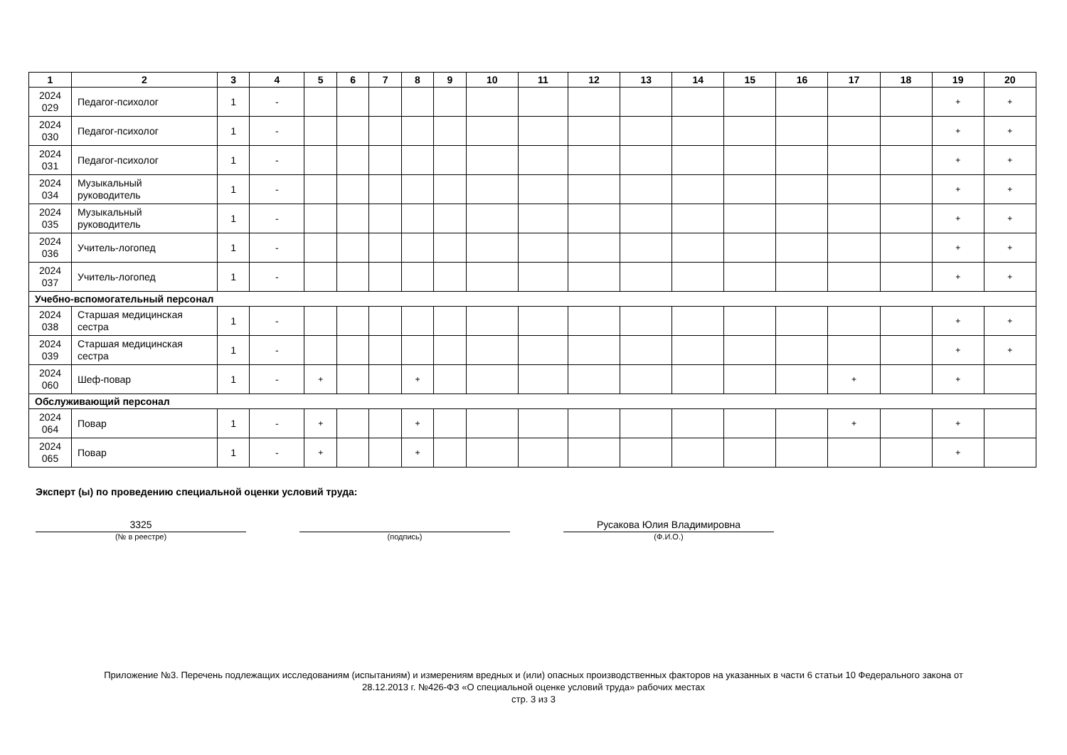| 1 | 2 | 3 | 4 | 5 | 6 | 7 | 8 | 9 | 10 | 11 | 12 | 13 | 14 | 15 | 16 | 17 | 18 | 19 | 20 |
| --- | --- | --- | --- | --- | --- | --- | --- | --- | --- | --- | --- | --- | --- | --- | --- | --- | --- | --- | --- |
| 2024 029 | Педагог-психолог | 1 | - | | | | | | | | | | | | | | | + | + |
| 2024 030 | Педагог-психолог | 1 | - | | | | | | | | | | | | | | | + | + |
| 2024 031 | Педагог-психолог | 1 | - | | | | | | | | | | | | | | | + | + |
| 2024 034 | Музыкальный руководитель | 1 | - | | | | | | | | | | | | | | | + | + |
| 2024 035 | Музыкальный руководитель | 1 | - | | | | | | | | | | | | | | | + | + |
| 2024 036 | Учитель-логопед | 1 | - | | | | | | | | | | | | | | | + | + |
| 2024 037 | Учитель-логопед | 1 | - | | | | | | | | | | | | | | | + | + |
| Учебно-вспомогательный персонал | | | | | | | | | | | | | | | | | | | |
| 2024 038 | Старшая медицинская сестра | 1 | - | | | | | | | | | | | | | | | + | + |
| 2024 039 | Старшая медицинская сестра | 1 | - | | | | | | | | | | | | | | | + | + |
| 2024 060 | Шеф-повар | 1 | - | + | | | + | | | | | | | | | + | | + | |
| Обслуживающий персонал | | | | | | | | | | | | | | | | | | | |
| 2024 064 | Повар | 1 | - | + | | | + | | | | | | | | | + | | + | |
| 2024 065 | Повар | 1 | - | + | | | + | | | | | | | | | | | + | |
Эксперт (ы) по проведению специальной оценки условий труда:
3325
(№ в реестре)
(подпись)
Русакова Юлия Владимировна
(Ф.И.О.)
Приложение №3. Перечень подлежащих исследованиям (испытаниям) и измерениям вредных и (или) опасных производственных факторов на указанных в части 6 статьи 10 Федерального закона от
28.12.2013 г. №426-ФЗ «О специальной оценке условий труда» рабочих местах
стр. 3 из 3